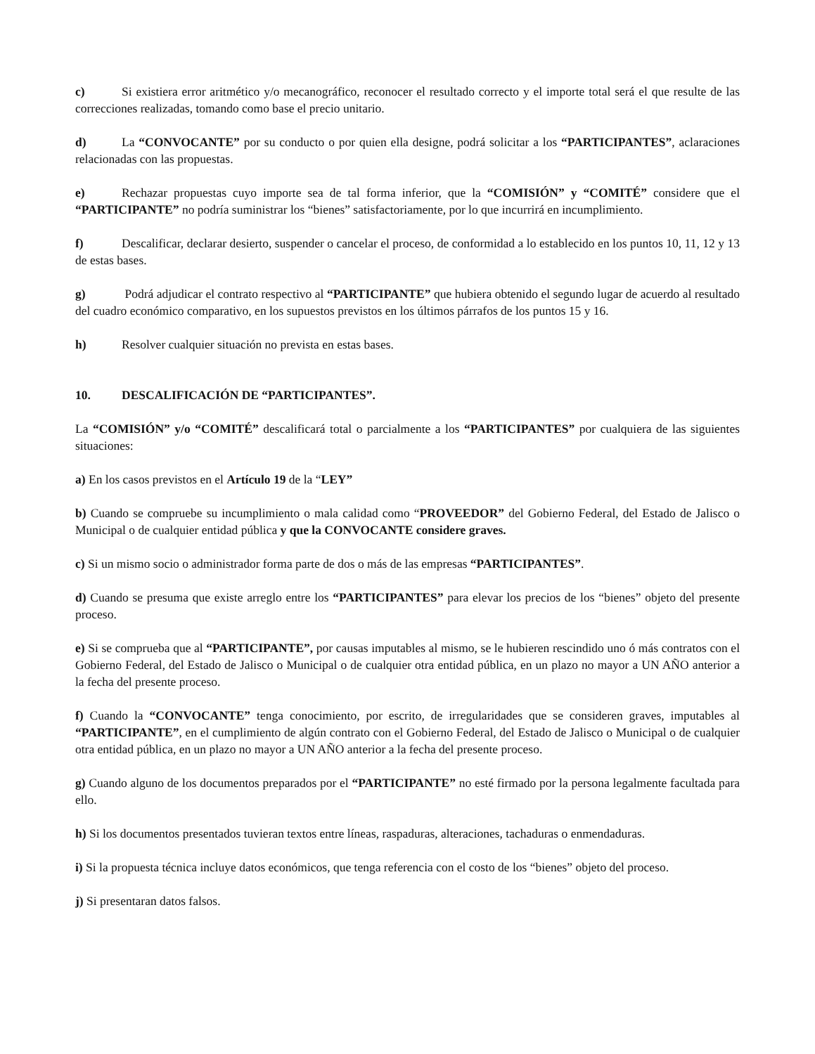c) Si existiera error aritmético y/o mecanográfico, reconocer el resultado correcto y el importe total será el que resulte de las correcciones realizadas, tomando como base el precio unitario.
d) La “CONVOCANTE” por su conducto o por quien ella designe, podrá solicitar a los “PARTICIPANTES”, aclaraciones relacionadas con las propuestas.
e) Rechazar propuestas cuyo importe sea de tal forma inferior, que la “COMISIÓN” y “COMITÉ” considere que el “PARTICIPANTE” no podría suministrar los “bienes” satisfactoriamente, por lo que incurrirá en incumplimiento.
f) Descalificar, declarar desierto, suspender o cancelar el proceso, de conformidad a lo establecido en los puntos 10, 11, 12 y 13 de estas bases.
g) Podrá adjudicar el contrato respectivo al “PARTICIPANTE” que hubiera obtenido el segundo lugar de acuerdo al resultado del cuadro económico comparativo, en los supuestos previstos en los últimos párrafos de los puntos 15 y 16.
h) Resolver cualquier situación no prevista en estas bases.
10. DESCALIFICACIÓN DE “PARTICIPANTES”.
La “COMISIÓN” y/o “COMITÉ” descalificará total o parcialmente a los “PARTICIPANTES” por cualquiera de las siguientes situaciones:
a) En los casos previstos en el Artículo 19 de la “LEY”
b) Cuando se compruebe su incumplimiento o mala calidad como “PROVEEDOR” del Gobierno Federal, del Estado de Jalisco o Municipal o de cualquier entidad pública y que la CONVOCANTE considere graves.
c) Si un mismo socio o administrador forma parte de dos o más de las empresas “PARTICIPANTES”.
d) Cuando se presuma que existe arreglo entre los “PARTICIPANTES” para elevar los precios de los “bienes” objeto del presente proceso.
e) Si se comprueba que al “PARTICIPANTE”, por causas imputables al mismo, se le hubieren rescindido uno ó más contratos con el Gobierno Federal, del Estado de Jalisco o Municipal o de cualquier otra entidad pública, en un plazo no mayor a UN AÑO anterior a la fecha del presente proceso.
f) Cuando la “CONVOCANTE” tenga conocimiento, por escrito, de irregularidades que se consideren graves, imputables al “PARTICIPANTE”, en el cumplimiento de algún contrato con el Gobierno Federal, del Estado de Jalisco o Municipal o de cualquier otra entidad pública, en un plazo no mayor a UN AÑO anterior a la fecha del presente proceso.
g) Cuando alguno de los documentos preparados por el “PARTICIPANTE” no esté firmado por la persona legalmente facultada para ello.
h) Si los documentos presentados tuvieran textos entre líneas, raspaduras, alteraciones, tachaduras o enmendaduras.
i) Si la propuesta técnica incluye datos económicos, que tenga referencia con el costo de los “bienes” objeto del proceso.
j) Si presentaran datos falsos.